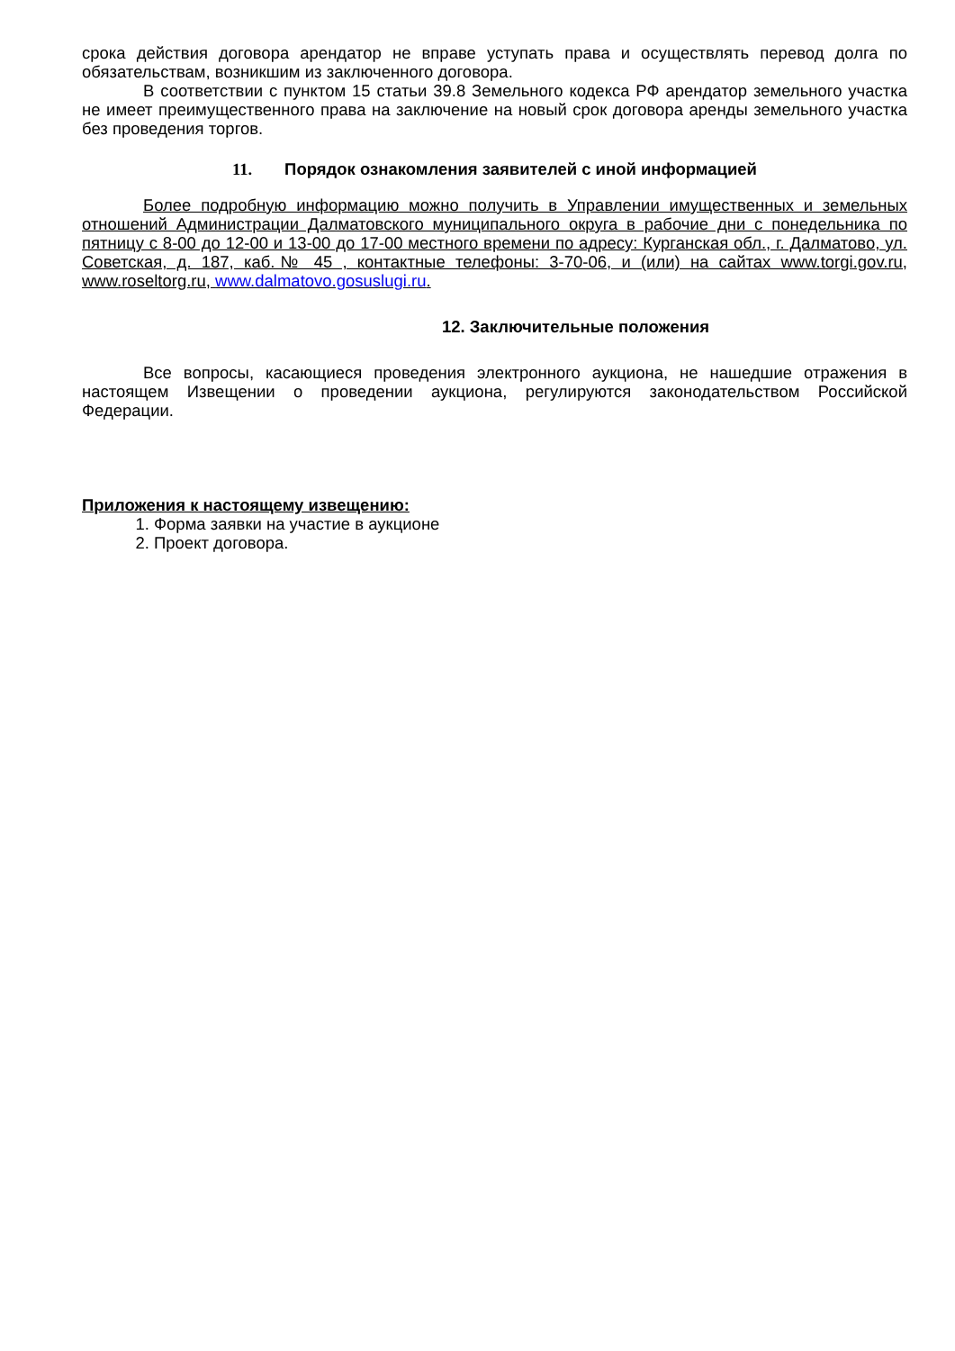срока действия договора арендатор не вправе уступать права и осуществлять перевод долга по обязательствам, возникшим из заключенного договора.
В соответствии с пунктом 15 статьи 39.8 Земельного кодекса РФ арендатор земельного участка не имеет преимущественного права на заключение на новый срок договора аренды земельного участка без проведения торгов.
11. Порядок ознакомления заявителей с иной информацией
Более подробную информацию можно получить в Управлении имущественных и земельных отношений Администрации Далматовского муниципального округа в рабочие дни с понедельника по пятницу с 8-00 до 12-00 и 13-00 до 17-00 местного времени по адресу: Курганская обл., г. Далматово, ул. Советская, д. 187, каб.№ 45 , контактные телефоны: 3-70-06, и (или) на сайтах www.torgi.gov.ru, www.roseltorg.ru, www.dalmatovo.gosuslugi.ru.
12. Заключительные положения
Все вопросы, касающиеся проведения электронного аукциона, не нашедшие отражения в настоящем Извещении о проведении аукциона, регулируются законодательством Российской Федерации.
Приложения к настоящему извещению:
1. Форма заявки на участие в аукционе
2. Проект договора.